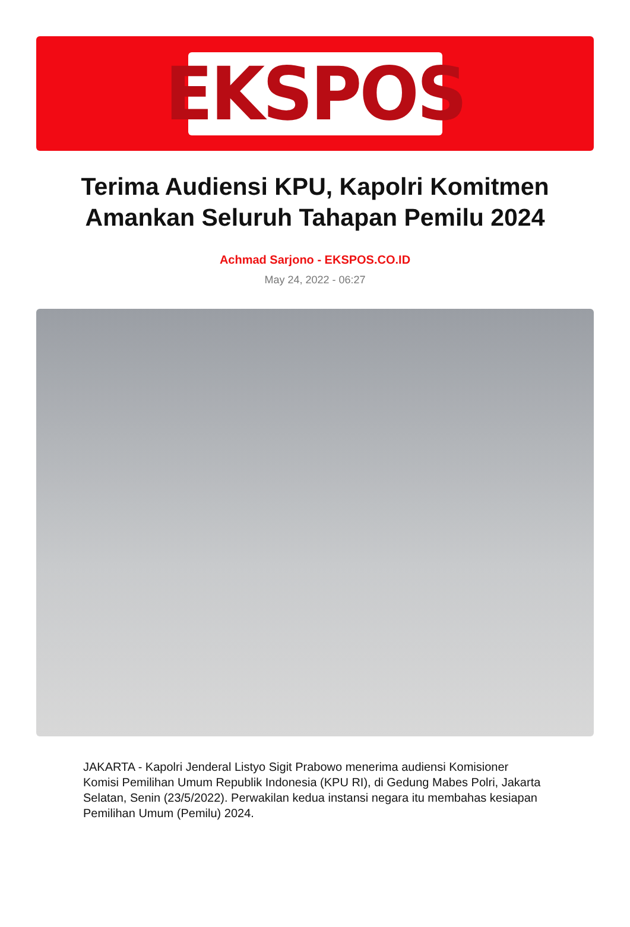EKSPOS
Terima Audiensi KPU, Kapolri Komitmen Amankan Seluruh Tahapan Pemilu 2024
Achmad Sarjono - EKSPOS.CO.ID
May 24, 2022 - 06:27
JAKARTA - Kapolri Jenderal Listyo Sigit Prabowo menerima audiensi Komisioner Komisi Pemilihan Umum Republik Indonesia (KPU RI), di Gedung Mabes Polri, Jakarta Selatan, Senin (23/5/2022). Perwakilan kedua instansi negara itu membahas kesiapan Pemilihan Umum (Pemilu) 2024.